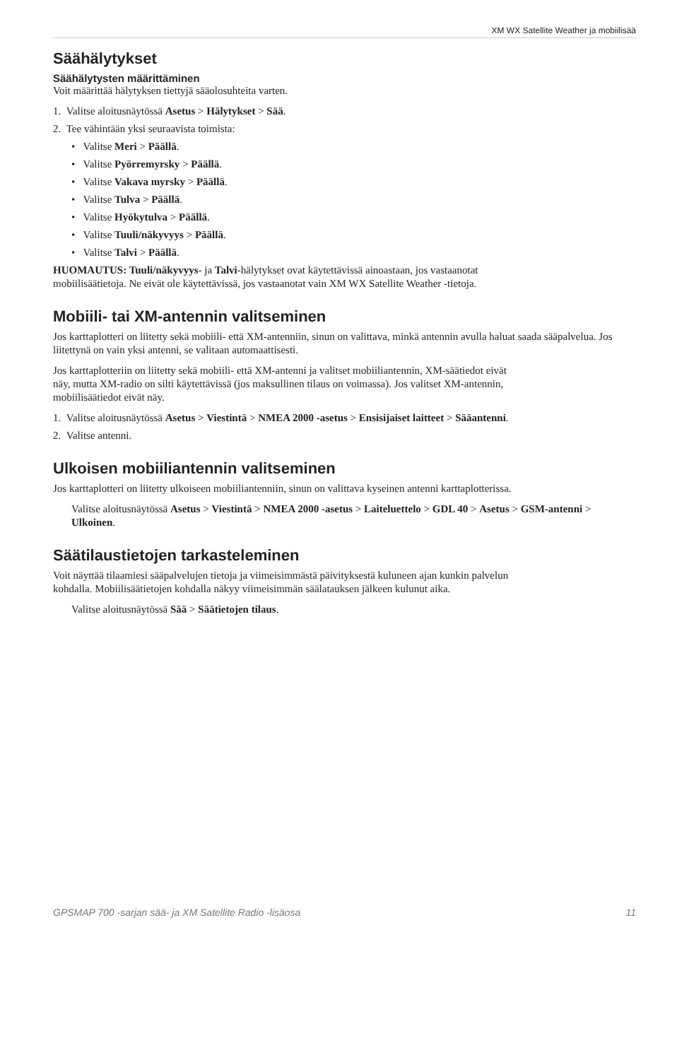XM WX Satellite Weather ja mobiilisää
Säähälytykset
Säähälytysten määrittäminen
Voit määrittää hälytyksen tiettyjä sääolosuhteita varten.
1. Valitse aloitusnäytössä Asetus > Hälytykset > Sää.
2. Tee vähintään yksi seuraavista toimista:
• Valitse Meri > Päällä.
• Valitse Pyörremyrsky > Päällä.
• Valitse Vakava myrsky > Päällä.
• Valitse Tulva > Päällä.
• Valitse Hyökytulva > Päällä.
• Valitse Tuuli/näkyvyys > Päällä.
• Valitse Talvi > Päällä.
HUOMAUTUS: Tuuli/näkyvyys- ja Talvi-hälytykset ovat käytettävissä ainoastaan, jos vastaanotat
mobiilisäätietoja. Ne eivät ole käytettävissä, jos vastaanotat vain XM WX Satellite Weather -tietoja.
Mobiili- tai XM-antennin valitseminen
Jos karttaplotteri on liitetty sekä mobiili- että XM-antenniin, sinun on valittava, minkä antennin avulla haluat saada sääpalvelua. Jos liitettynä on vain yksi antenni, se valitaan automaattisesti.
Jos karttaplotteriin on liitetty sekä mobiili- että XM-antenni ja valitset mobiiliantennin, XM-säätiedot eivät
näy, mutta XM-radio on silti käytettävissä (jos maksullinen tilaus on voimassa). Jos valitset XM-antennin,
mobiilisäätiedot eivät näy.
1. Valitse aloitusnäytössä Asetus > Viestintä > NMEA 2000 -asetus > Ensisijaiset laitteet > Sääantenni.
2. Valitse antenni.
Ulkoisen mobiiliantennin valitseminen
Jos karttaplotteri on liitetty ulkoiseen mobiiliantenniin, sinun on valittava kyseinen antenni karttaplotterissa.
Valitse aloitusnäytössä Asetus > Viestintä > NMEA 2000 -asetus > Laiteluettelo > GDL 40 > Asetus > GSM-antenni > Ulkoinen.
Säätilaustietojen tarkasteleminen
Voit näyttää tilaamiesi sääpalvelujen tietoja ja viimeisimmästä päivityksestä kuluneen ajan kunkin palvelun
kohdalla. Mobiilisäätietojen kohdalla näkyy viimeisimmän säälatauksen jälkeen kulunut aika.
Valitse aloitusnäytössä Sää > Säätietojen tilaus.
GPSMAP 700 -sarjan sää- ja XM Satellite Radio -lisäosa 11